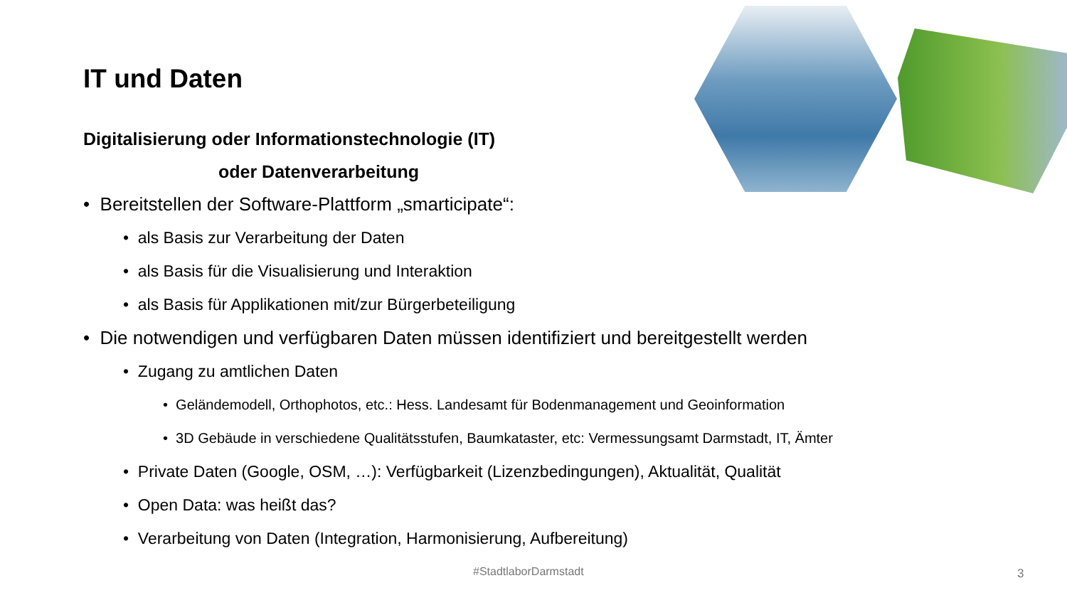IT und Daten
Digitalisierung oder Informationstechnologie (IT)
oder Datenverarbeitung
• Bereitstellen der Software-Plattform „smarticipate“:
• als Basis zur Verarbeitung der Daten
• als Basis für die Visualisierung und Interaktion
• als Basis für Applikationen mit/zur Bürgerbeteiligung
• Die notwendigen und verfügbaren Daten müssen identifiziert und bereitgestellt werden
• Zugang zu amtlichen Daten
• Geländemodell, Orthophotos, etc.: Hess. Landesamt für Bodenmanagement und Geoinformation
• 3D Gebäude in verschiedene Qualitätsstufen, Baumkataster, etc: Vermessungsamt Darmstadt, IT, Ämter
• Private Daten (Google, OSM, …): Verfügbarkeit (Lizenzbedingungen), Aktualität, Qualität
• Open Data: was heißt das?
• Verarbeitung von Daten (Integration, Harmonisierung, Aufbereitung)
#StadtlaborDarmstadt 3